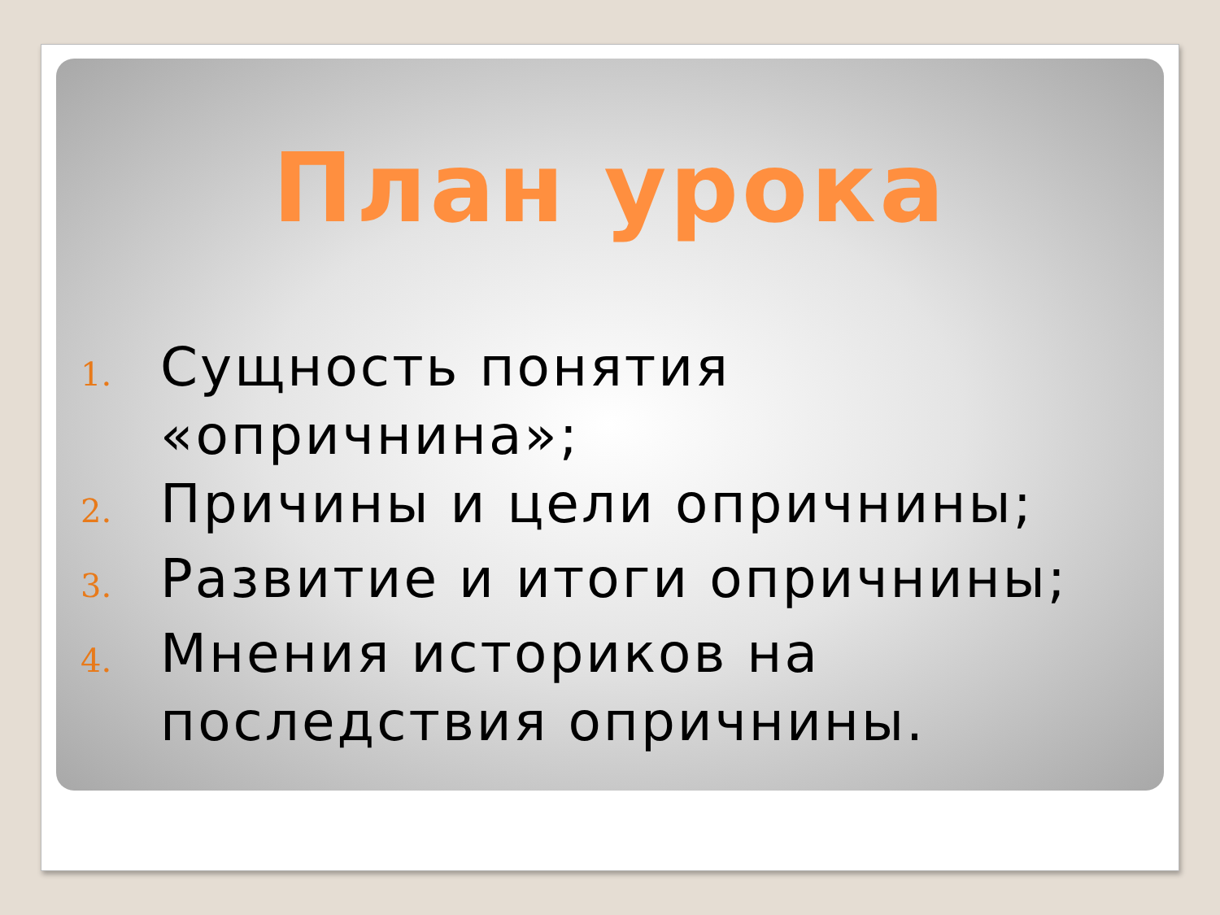План урока
1. Сущность понятия «опричнина»;
2. Причины и цели опричнины;
3. Развитие и итоги опричнины;
4. Мнения историков на последствия опричнины.